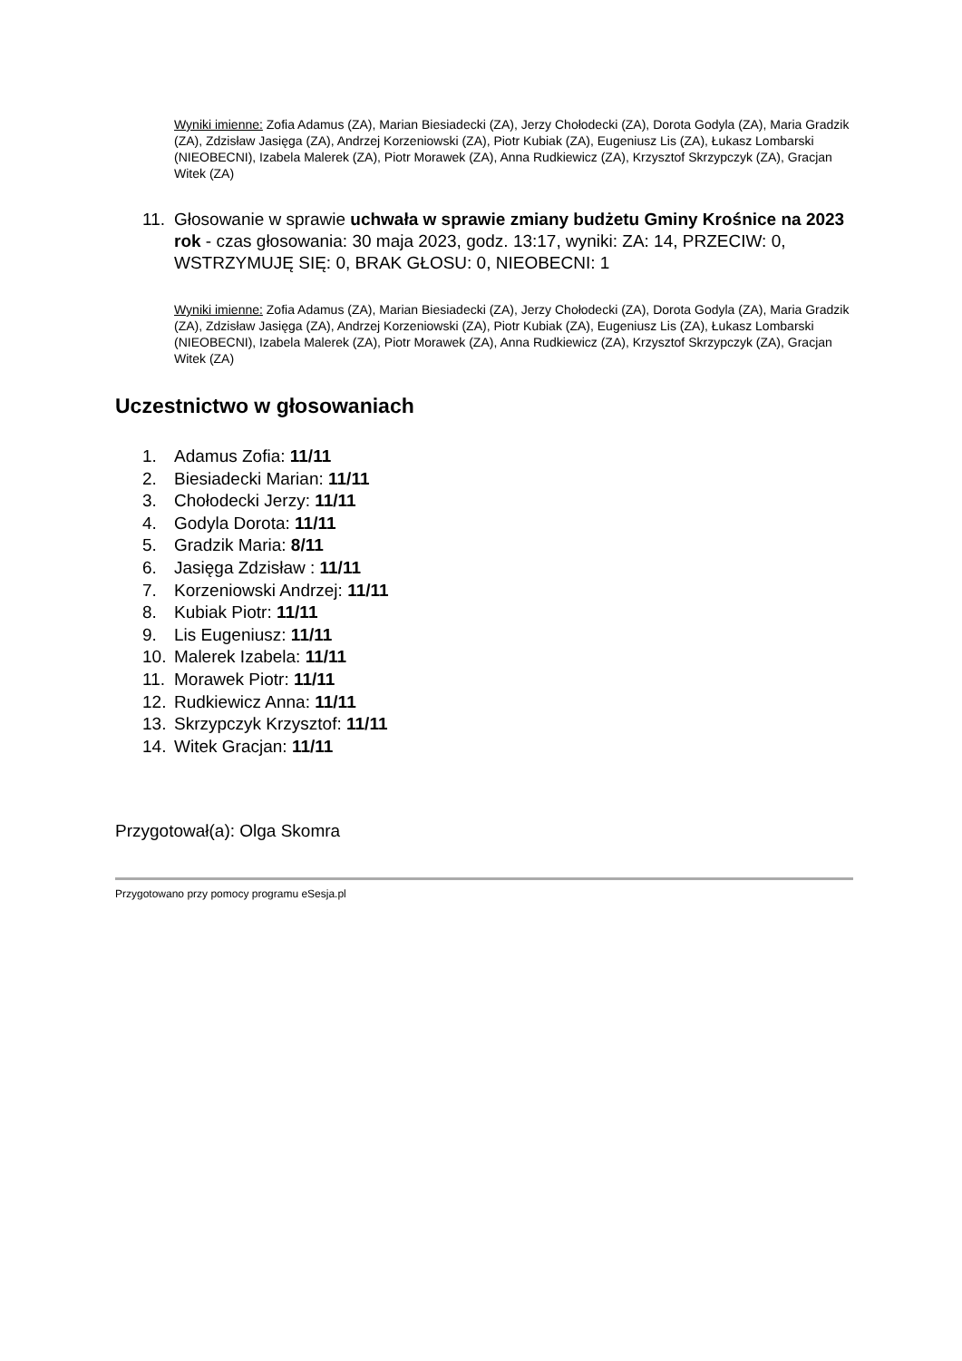Wyniki imienne: Zofia Adamus (ZA), Marian Biesiadecki (ZA), Jerzy Chołodecki (ZA), Dorota Godyla (ZA), Maria Gradzik (ZA), Zdzisław Jasięga (ZA), Andrzej Korzeniowski (ZA), Piotr Kubiak (ZA), Eugeniusz Lis (ZA), Łukasz Lombarski (NIEOBECNI), Izabela Malerek (ZA), Piotr Morawek (ZA), Anna Rudkiewicz (ZA), Krzysztof Skrzypczyk (ZA), Gracjan Witek (ZA)
11. Głosowanie w sprawie uchwała w sprawie zmiany budżetu Gminy Krośnice na 2023 rok - czas głosowania: 30 maja 2023, godz. 13:17, wyniki: ZA: 14, PRZECIW: 0, WSTRZYMUJĘ SIĘ: 0, BRAK GŁOSU: 0, NIEOBECNI: 1
Wyniki imienne: Zofia Adamus (ZA), Marian Biesiadecki (ZA), Jerzy Chołodecki (ZA), Dorota Godyla (ZA), Maria Gradzik (ZA), Zdzisław Jasięga (ZA), Andrzej Korzeniowski (ZA), Piotr Kubiak (ZA), Eugeniusz Lis (ZA), Łukasz Lombarski (NIEOBECNI), Izabela Malerek (ZA), Piotr Morawek (ZA), Anna Rudkiewicz (ZA), Krzysztof Skrzypczyk (ZA), Gracjan Witek (ZA)
Uczestnictwo w głosowaniach
1. Adamus Zofia: 11/11
2. Biesiadecki Marian: 11/11
3. Chołodecki Jerzy: 11/11
4. Godyla Dorota: 11/11
5. Gradzik Maria: 8/11
6. Jasięga Zdzisław : 11/11
7. Korzeniowski Andrzej: 11/11
8. Kubiak Piotr: 11/11
9. Lis Eugeniusz: 11/11
10. Malerek Izabela: 11/11
11. Morawek Piotr: 11/11
12. Rudkiewicz Anna: 11/11
13. Skrzypczyk Krzysztof: 11/11
14. Witek Gracjan: 11/11
Przygotował(a): Olga Skomra
Przygotowano przy pomocy programu eSesja.pl